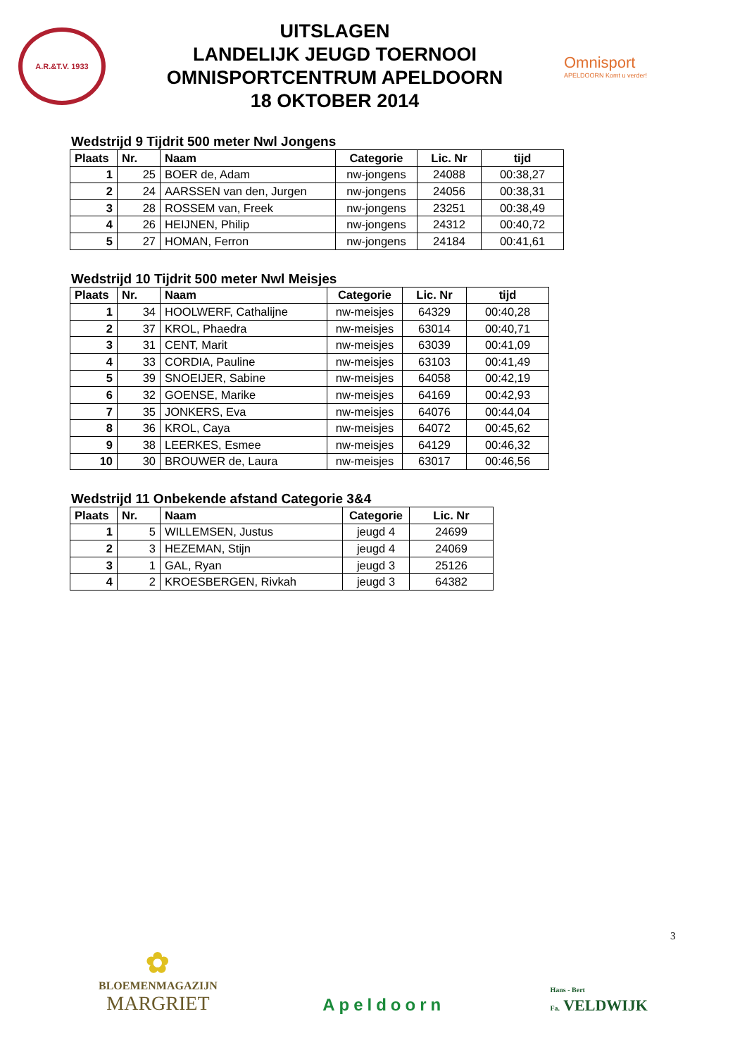A.R.&T.V. 1933
UITSLAGEN
LANDELIJK JEUGD TOERNOOI
OMNISPORTCENTRUM APELDOORN
18 OKTOBER 2014
Omnisport
APELDOORN Komt u verder!
Wedstrijd 9 Tijdrit 500 meter Nwl Jongens
| Plaats | Nr. | Naam | Categorie | Lic. Nr | tijd |
| --- | --- | --- | --- | --- | --- |
| 1 | 25 | BOER de, Adam | nw-jongens | 24088 | 00:38,27 |
| 2 | 24 | AARSSEN van den, Jurgen | nw-jongens | 24056 | 00:38,31 |
| 3 | 28 | ROSSEM van, Freek | nw-jongens | 23251 | 00:38,49 |
| 4 | 26 | HEIJNEN, Philip | nw-jongens | 24312 | 00:40,72 |
| 5 | 27 | HOMAN, Ferron | nw-jongens | 24184 | 00:41,61 |
Wedstrijd 10 Tijdrit 500 meter Nwl Meisjes
| Plaats | Nr. | Naam | Categorie | Lic. Nr | tijd |
| --- | --- | --- | --- | --- | --- |
| 1 | 34 | HOOLWERF, Cathalijne | nw-meisjes | 64329 | 00:40,28 |
| 2 | 37 | KROL, Phaedra | nw-meisjes | 63014 | 00:40,71 |
| 3 | 31 | CENT, Marit | nw-meisjes | 63039 | 00:41,09 |
| 4 | 33 | CORDIA, Pauline | nw-meisjes | 63103 | 00:41,49 |
| 5 | 39 | SNOEIJER, Sabine | nw-meisjes | 64058 | 00:42,19 |
| 6 | 32 | GOENSE, Marike | nw-meisjes | 64169 | 00:42,93 |
| 7 | 35 | JONKERS, Eva | nw-meisjes | 64076 | 00:44,04 |
| 8 | 36 | KROL, Caya | nw-meisjes | 64072 | 00:45,62 |
| 9 | 38 | LEERKES, Esmee | nw-meisjes | 64129 | 00:46,32 |
| 10 | 30 | BROUWER de, Laura | nw-meisjes | 63017 | 00:46,56 |
Wedstrijd 11 Onbekende afstand Categorie 3&4
| Plaats | Nr. | Naam | Categorie | Lic. Nr |
| --- | --- | --- | --- | --- |
| 1 | 5 | WILLEMSEN, Justus | jeugd 4 | 24699 |
| 2 | 3 | HEZEMAN, Stijn | jeugd 4 | 24069 |
| 3 | 1 | GAL, Ryan | jeugd 3 | 25126 |
| 4 | 2 | KROESBERGEN, Rivkah | jeugd 3 | 64382 |
3
✿
BLOEMENMAGAZIJN
MARGRIET
Apeldoorn
Hans - Bert
Fa. VELDWIJK